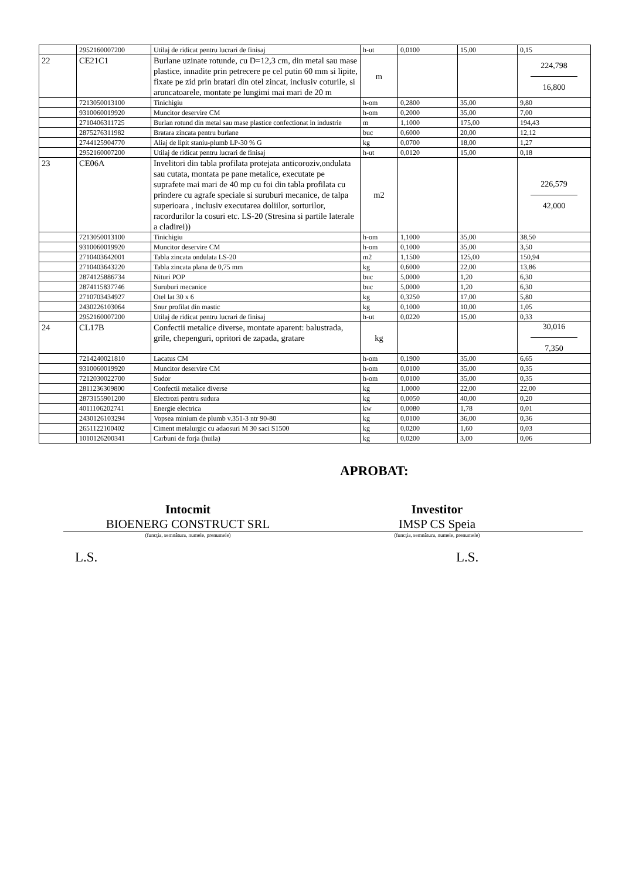| | 2952160007200 | Utilaj de ridicat pentru lucrari de finisaj | h-ut | 0,0100 | 15,00 | 0,15 |
| 22 | CE21C1 | Burlane uzinate rotunde, cu D=12,3 cm, din metal sau mase plastice, innadite prin petrecere pe cel putin 60 mm si lipite, fixate pe zid prin bratari din otel zincat, inclusiv coturile, si aruncatoarele, montate pe lungimi mai mari de 20 m | m | | | 224,798 16,800 |
| | 7213050013100 | Tinichigiu | h-om | 0,2800 | 35,00 | 9,80 |
| | 9310060019920 | Muncitor deservire CM | h-om | 0,2000 | 35,00 | 7,00 |
| | 2710406311725 | Burlan rotund din metal sau mase plastice confectionat in industrie | m | 1,1000 | 175,00 | 194,43 |
| | 2875276311982 | Bratara zincata pentru burlane | buc | 0,6000 | 20,00 | 12,12 |
| | 2744125904770 | Aliaj de lipit staniu-plumb LP-30 % G | kg | 0,0700 | 18,00 | 1,27 |
| | 2952160007200 | Utilaj de ridicat pentru lucrari de finisaj | h-ut | 0,0120 | 15,00 | 0,18 |
| 23 | CE06A | Invelitori din tabla profilata protejata anticoroziv,ondulata sau cutata, montata pe pane metalice, executate pe suprafete mai mari de 40 mp cu foi din tabla profilata cu prindere cu agrafe speciale si suruburi mecanice, de talpa superioara , inclusiv executarea doliilor, sorturilor, racordurilor la cosuri etc. LS-20 (Stresina si partile laterale a cladirei)) | m2 | | | 226,579 42,000 |
| | 7213050013100 | Tinichigiu | h-om | 1,1000 | 35,00 | 38,50 |
| | 9310060019920 | Muncitor deservire CM | h-om | 0,1000 | 35,00 | 3,50 |
| | 2710403642001 | Tabla zincata ondulata LS-20 | m2 | 1,1500 | 125,00 | 150,94 |
| | 2710403643220 | Tabla zincata plana de 0,75 mm | kg | 0,6000 | 22,00 | 13,86 |
| | 2874125886734 | Nituri POP | buc | 5,0000 | 1,20 | 6,30 |
| | 2874115837746 | Suruburi mecanice | buc | 5,0000 | 1,20 | 6,30 |
| | 2710703434927 | Otel lat 30 x 6 | kg | 0,3250 | 17,00 | 5,80 |
| | 2430226103064 | Snur profilat din mastic | kg | 0,1000 | 10,00 | 1,05 |
| | 2952160007200 | Utilaj de ridicat pentru lucrari de finisaj | h-ut | 0,0220 | 15,00 | 0,33 |
| 24 | CL17B | Confectii metalice diverse, montate aparent: balustrada, grile, chepenguri, opritori de zapada, gratare | kg | | | 30,016 7,350 |
| | 7214240021810 | Lacatus CM | h-om | 0,1900 | 35,00 | 6,65 |
| | 9310060019920 | Muncitor deservire CM | h-om | 0,0100 | 35,00 | 0,35 |
| | 7212030022700 | Sudor | h-om | 0,0100 | 35,00 | 0,35 |
| | 2811236309800 | Confectii metalice diverse | kg | 1,0000 | 22,00 | 22,00 |
| | 2873155901200 | Electrozi pentru sudura | kg | 0,0050 | 40,00 | 0,20 |
| | 4011106202741 | Energie electrica | kw | 0,0080 | 1,78 | 0,01 |
| | 2430126103294 | Vopsea minium de plumb v.351-3 ntr 90-80 | kg | 0,0100 | 36,00 | 0,36 |
| | 2651122100402 | Ciment metalurgic cu adaosuri M 30 saci S1500 | kg | 0,0200 | 1,60 | 0,03 |
| | 1010126200341 | Carbuni de forja (huila) | kg | 0,0200 | 3,00 | 0,06 |
APROBAT:
Intocmit
BIOENERG CONSTRUCT SRL
Investitor
IMSP CS Speia
(funcţia, semnătura, numele, prenumele) (funcţia, semnătura, numele, prenumele)
L.S. L.S.